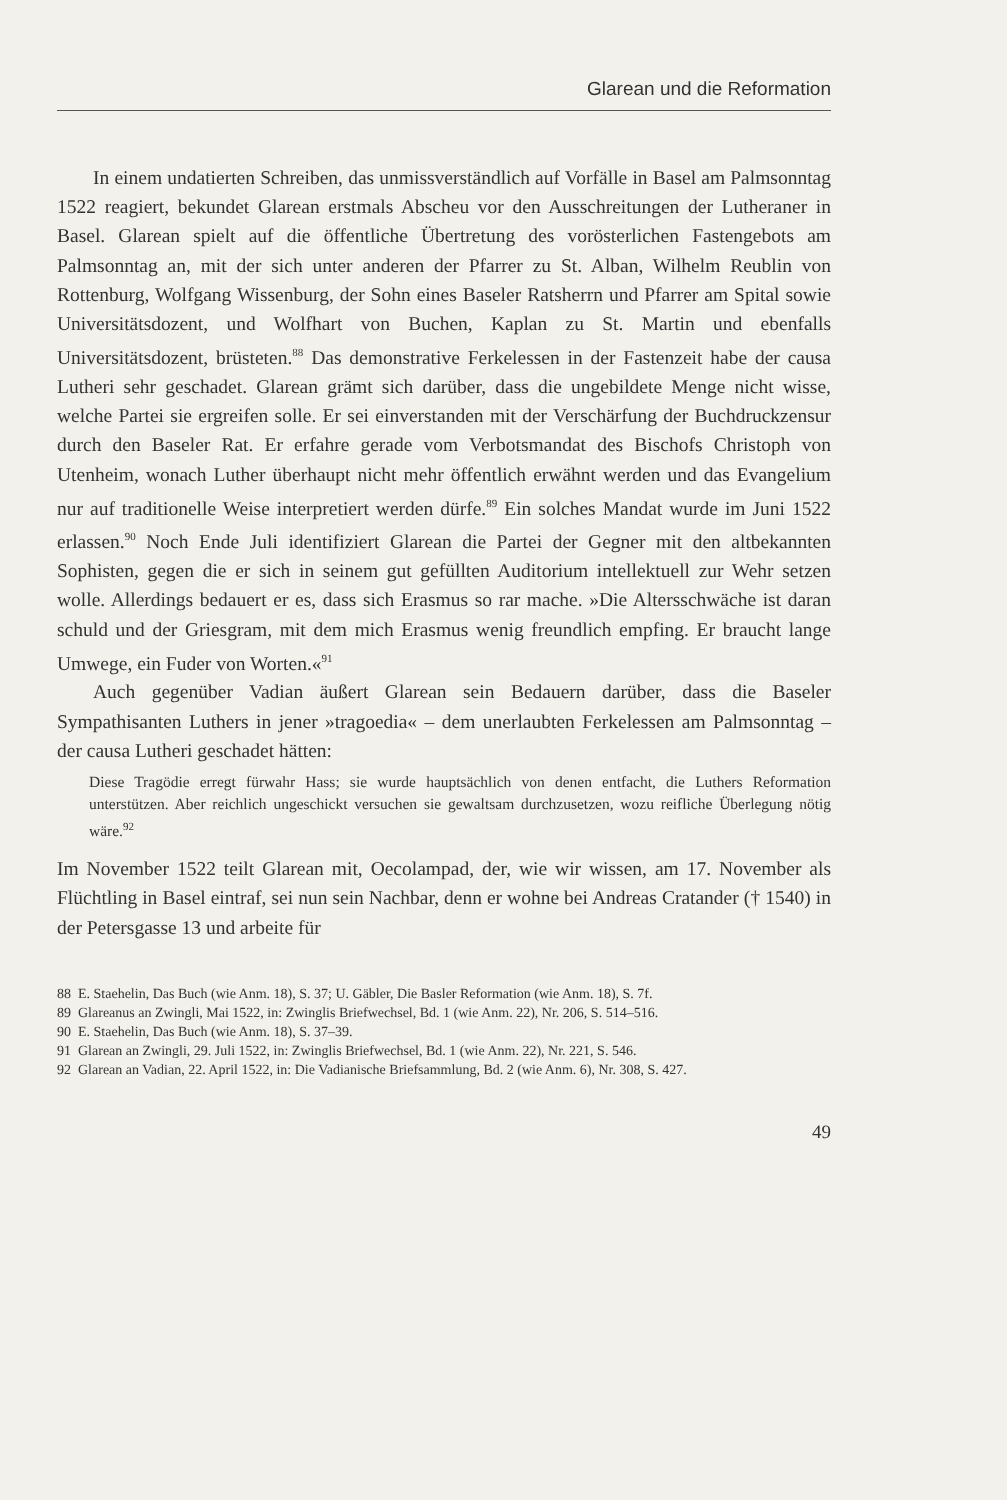Glarean und die Reformation
In einem undatierten Schreiben, das unmissverständlich auf Vorfälle in Basel am Palmsonntag 1522 reagiert, bekundet Glarean erstmals Abscheu vor den Ausschreitungen der Lutheraner in Basel. Glarean spielt auf die öffentliche Übertretung des vorösterlichen Fastengebots am Palmsonntag an, mit der sich unter anderen der Pfarrer zu St. Alban, Wilhelm Reublin von Rottenburg, Wolfgang Wissenburg, der Sohn eines Baseler Ratsherrn und Pfarrer am Spital sowie Universitätsdozent, und Wolfhart von Buchen, Kaplan zu St. Martin und ebenfalls Universitätsdozent, brüsteten.<sup>88</sup> Das demonstrative Ferkelessen in der Fastenzeit habe der causa Lutheri sehr geschadet. Glarean grämt sich darüber, dass die ungebildete Menge nicht wisse, welche Partei sie ergreifen solle. Er sei einverstanden mit der Verschärfung der Buchdruckzensur durch den Baseler Rat. Er erfahre gerade vom Verbotsmandat des Bischofs Christoph von Utenheim, wonach Luther überhaupt nicht mehr öffentlich erwähnt werden und das Evangelium nur auf traditionelle Weise interpretiert werden dürfe.<sup>89</sup> Ein solches Mandat wurde im Juni 1522 erlassen.<sup>90</sup> Noch Ende Juli identifiziert Glarean die Partei der Gegner mit den altbekannten Sophisten, gegen die er sich in seinem gut gefüllten Auditorium intellektuell zur Wehr setzen wolle. Allerdings bedauert er es, dass sich Erasmus so rar mache. »Die Altersschwäche ist daran schuld und der Griesgram, mit dem mich Erasmus wenig freundlich empfing. Er braucht lange Umwege, ein Fuder von Worten.«<sup>91</sup>
Auch gegenüber Vadian äußert Glarean sein Bedauern darüber, dass die Baseler Sympathisanten Luthers in jener »tragoedia« – dem unerlaubten Ferkelessen am Palmsonntag – der causa Lutheri geschadet hätten:
Diese Tragödie erregt fürwahr Hass; sie wurde hauptsächlich von denen entfacht, die Luthers Reformation unterstützen. Aber reichlich ungeschickt versuchen sie gewaltsam durchzusetzen, wozu reifliche Überlegung nötig wäre.<sup>92</sup>
Im November 1522 teilt Glarean mit, Oecolampad, der, wie wir wissen, am 17. November als Flüchtling in Basel eintraf, sei nun sein Nachbar, denn er wohne bei Andreas Cratander († 1540) in der Petersgasse 13 und arbeite für
88 E. Staehelin, Das Buch (wie Anm. 18), S. 37; U. Gäbler, Die Basler Reformation (wie Anm. 18), S. 7f.
89 Glareanus an Zwingli, Mai 1522, in: Zwinglis Briefwechsel, Bd. 1 (wie Anm. 22), Nr. 206, S. 514–516.
90 E. Staehelin, Das Buch (wie Anm. 18), S. 37–39.
91 Glarean an Zwingli, 29. Juli 1522, in: Zwinglis Briefwechsel, Bd. 1 (wie Anm. 22), Nr. 221, S. 546.
92 Glarean an Vadian, 22. April 1522, in: Die Vadianische Briefsammlung, Bd. 2 (wie Anm. 6), Nr. 308, S. 427.
49